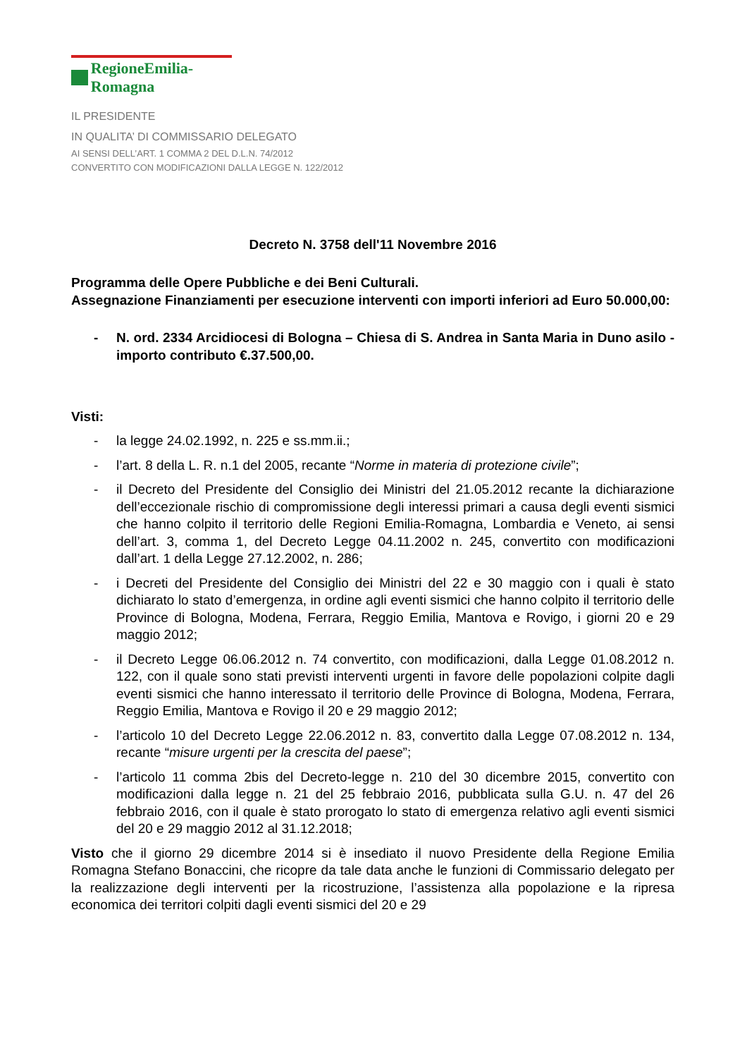RegioneEmilia-Romagna
IL PRESIDENTE
IN QUALITA’ DI COMMISSARIO DELEGATO
AI SENSI DELL’ART. 1 COMMA 2 DEL D.L.N. 74/2012
CONVERTITO CON MODIFICAZIONI DALLA LEGGE N. 122/2012
Decreto N. 3758 dell'11 Novembre 2016
Programma delle Opere Pubbliche e dei Beni Culturali.
Assegnazione Finanziamenti per esecuzione interventi con importi inferiori ad Euro 50.000,00:
- N. ord. 2334 Arcidiocesi di Bologna – Chiesa di S. Andrea in Santa Maria in Duno asilo - importo contributo €.37.500,00.
Visti:
- la legge 24.02.1992, n. 225 e ss.mm.ii.;
- l’art. 8 della L. R. n.1 del 2005, recante “Norme in materia di protezione civile”;
- il Decreto del Presidente del Consiglio dei Ministri del 21.05.2012 recante la dichiarazione dell’eccezionale rischio di compromissione degli interessi primari a causa degli eventi sismici che hanno colpito il territorio delle Regioni Emilia-Romagna, Lombardia e Veneto, ai sensi dell’art. 3, comma 1, del Decreto Legge 04.11.2002 n. 245, convertito con modificazioni dall’art. 1 della Legge 27.12.2002, n. 286;
- i Decreti del Presidente del Consiglio dei Ministri del 22 e 30 maggio con i quali è stato dichiarato lo stato d’emergenza, in ordine agli eventi sismici che hanno colpito il territorio delle Province di Bologna, Modena, Ferrara, Reggio Emilia, Mantova e Rovigo, i giorni 20 e 29 maggio 2012;
- il Decreto Legge 06.06.2012 n. 74 convertito, con modificazioni, dalla Legge 01.08.2012 n. 122, con il quale sono stati previsti interventi urgenti in favore delle popolazioni colpite dagli eventi sismici che hanno interessato il territorio delle Province di Bologna, Modena, Ferrara, Reggio Emilia, Mantova e Rovigo il 20 e 29 maggio 2012;
- l’articolo 10 del Decreto Legge 22.06.2012 n. 83, convertito dalla Legge 07.08.2012 n. 134, recante “misure urgenti per la crescita del paese”;
- l’articolo 11 comma 2bis del Decreto-legge n. 210 del 30 dicembre 2015, convertito con modificazioni dalla legge n. 21 del 25 febbraio 2016, pubblicata sulla G.U. n. 47 del 26 febbraio 2016, con il quale è stato prorogato lo stato di emergenza relativo agli eventi sismici del 20 e 29 maggio 2012 al 31.12.2018;
Visto che il giorno 29 dicembre 2014 si è insediato il nuovo Presidente della Regione Emilia Romagna Stefano Bonaccini, che ricopre da tale data anche le funzioni di Commissario delegato per la realizzazione degli interventi per la ricostruzione, l’assistenza alla popolazione e la ripresa economica dei territori colpiti dagli eventi sismici del 20 e 29